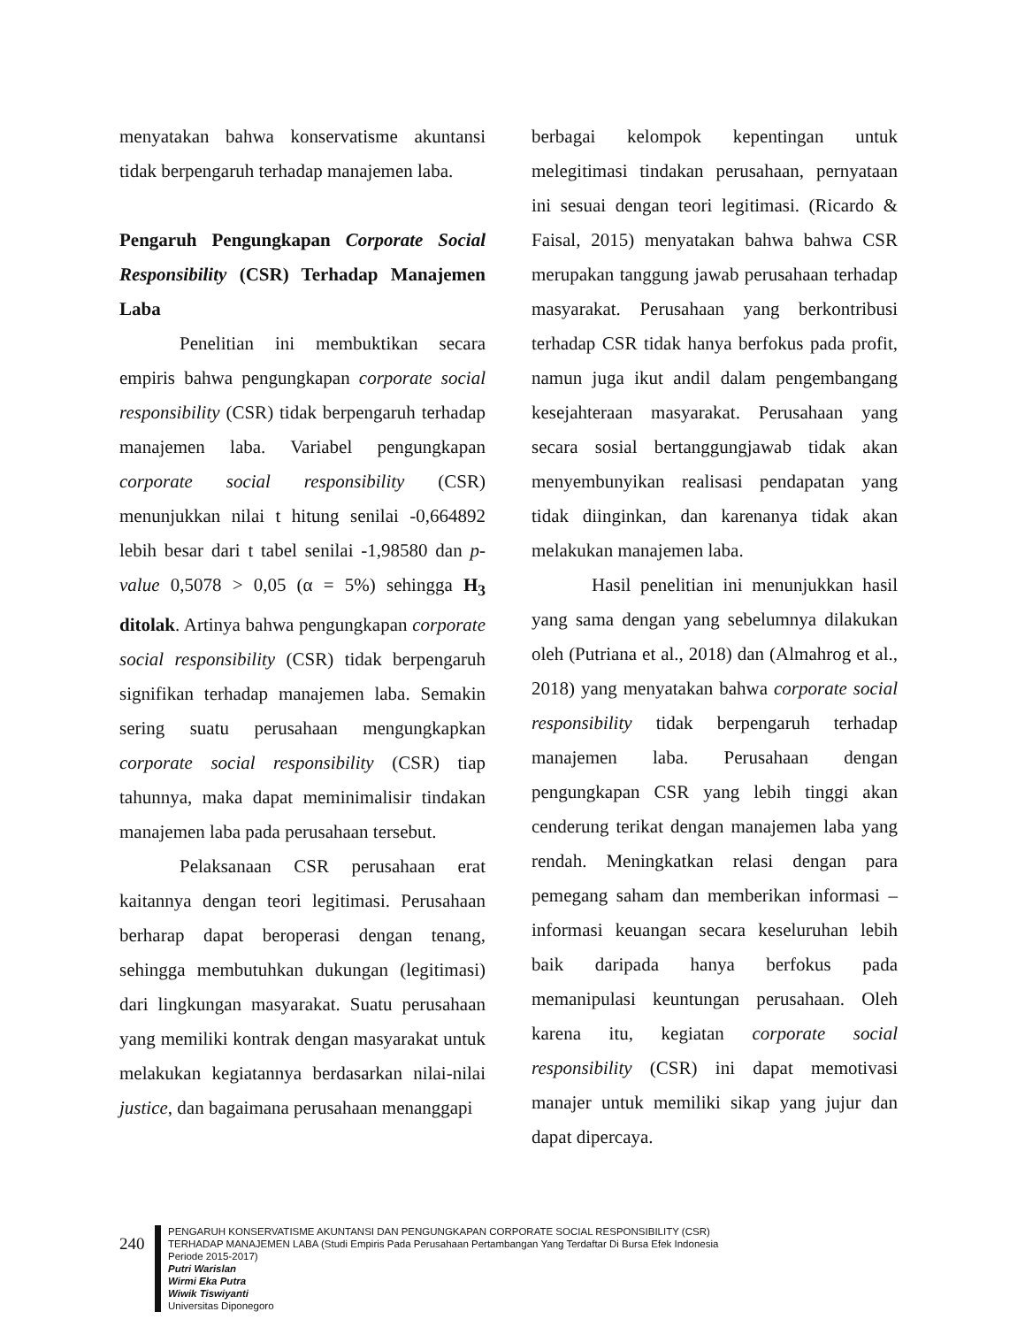menyatakan bahwa konservatisme akuntansi tidak berpengaruh terhadap manajemen laba.
Pengaruh Pengungkapan Corporate Social Responsibility (CSR) Terhadap Manajemen Laba
Penelitian ini membuktikan secara empiris bahwa pengungkapan corporate social responsibility (CSR) tidak berpengaruh terhadap manajemen laba. Variabel pengungkapan corporate social responsibility (CSR) menunjukkan nilai t hitung senilai -0,664892 lebih besar dari t tabel senilai -1,98580 dan p-value 0,5078 > 0,05 (α = 5%) sehingga H<sub>3</sub> ditolak. Artinya bahwa pengungkapan corporate social responsibility (CSR) tidak berpengaruh signifikan terhadap manajemen laba. Semakin sering suatu perusahaan mengungkapkan corporate social responsibility (CSR) tiap tahunnya, maka dapat meminimalisir tindakan manajemen laba pada perusahaan tersebut.
Pelaksanaan CSR perusahaan erat kaitannya dengan teori legitimasi. Perusahaan berharap dapat beroperasi dengan tenang, sehingga membutuhkan dukungan (legitimasi) dari lingkungan masyarakat. Suatu perusahaan yang memiliki kontrak dengan masyarakat untuk melakukan kegiatannya berdasarkan nilai-nilai justice, dan bagaimana perusahaan menanggapi
berbagai kelompok kepentingan untuk melegitimasi tindakan perusahaan, pernyataan ini sesuai dengan teori legitimasi. (Ricardo & Faisal, 2015) menyatakan bahwa bahwa CSR merupakan tanggung jawab perusahaan terhadap masyarakat. Perusahaan yang berkontribusi terhadap CSR tidak hanya berfokus pada profit, namun juga ikut andil dalam pengembangang kesejahteraan masyarakat. Perusahaan yang secara sosial bertanggungjawab tidak akan menyembunyikan realisasi pendapatan yang tidak diinginkan, dan karenanya tidak akan melakukan manajemen laba.
Hasil penelitian ini menunjukkan hasil yang sama dengan yang sebelumnya dilakukan oleh (Putriana et al., 2018) dan (Almahrog et al., 2018) yang menyatakan bahwa corporate social responsibility tidak berpengaruh terhadap manajemen laba. Perusahaan dengan pengungkapan CSR yang lebih tinggi akan cenderung terikat dengan manajemen laba yang rendah. Meningkatkan relasi dengan para pemegang saham dan memberikan informasi – informasi keuangan secara keseluruhan lebih baik daripada hanya berfokus pada memanipulasi keuntungan perusahaan. Oleh karena itu, kegiatan corporate social responsibility (CSR) ini dapat memotivasi manajer untuk memiliki sikap yang jujur dan dapat dipercaya.
240
PENGARUH KONSERVATISME AKUNTANSI DAN PENGUNGKAPAN CORPORATE SOCIAL RESPONSIBILITY (CSR)
TERHADAP MANAJEMEN LABA (Studi Empiris Pada Perusahaan Pertambangan Yang Terdaftar Di Bursa Efek Indonesia
Periode 2015-2017)
Putri Warislan
Wirmi Eka Putra
Wiwik Tiswiyanti
Universitas Diponegoro